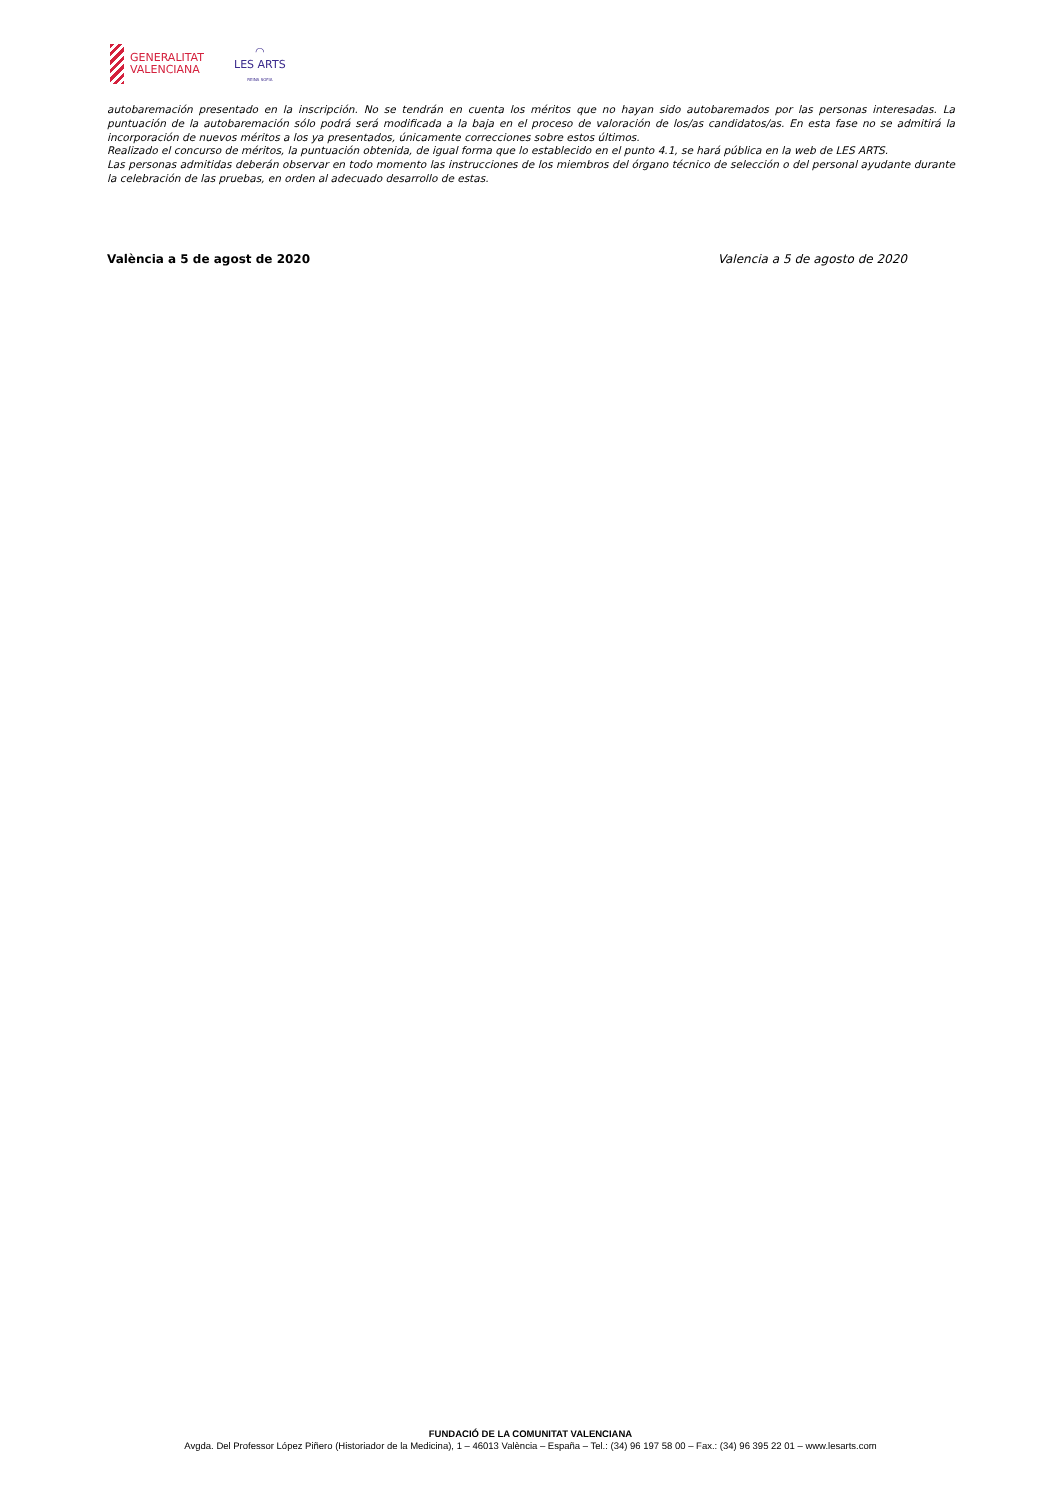GENERALITAT
VALENCIANA
◠
LES ARTS
REINA SOFIA
autobaremación presentado en la inscripción. No se tendrán en cuenta los méritos que no hayan sido autobaremados por las personas interesadas. La puntuación de la autobaremación sólo podrá será modificada a la baja en el proceso de valoración de los/as candidatos/as. En esta fase no se admitirá la incorporación de nuevos méritos a los ya presentados, únicamente correcciones sobre estos últimos.
Realizado el concurso de méritos, la puntuación obtenida, de igual forma que lo establecido en el punto 4.1, se hará pública en la web de LES ARTS.
Las personas admitidas deberán observar en todo momento las instrucciones de los miembros del órgano técnico de selección o del personal ayudante durante la celebración de las pruebas, en orden al adecuado desarrollo de estas.
València a 5 de agost de 2020 Valencia a 5 de agosto de 2020
FUNDACIÓ DE LA COMUNITAT VALENCIANA
Avgda. Del Professor López Piñero (Historiador de la Medicina), 1 – 46013 València – España – Tel.: (34) 96 197 58 00 – Fax.: (34) 96 395 22 01 – www.lesarts.com